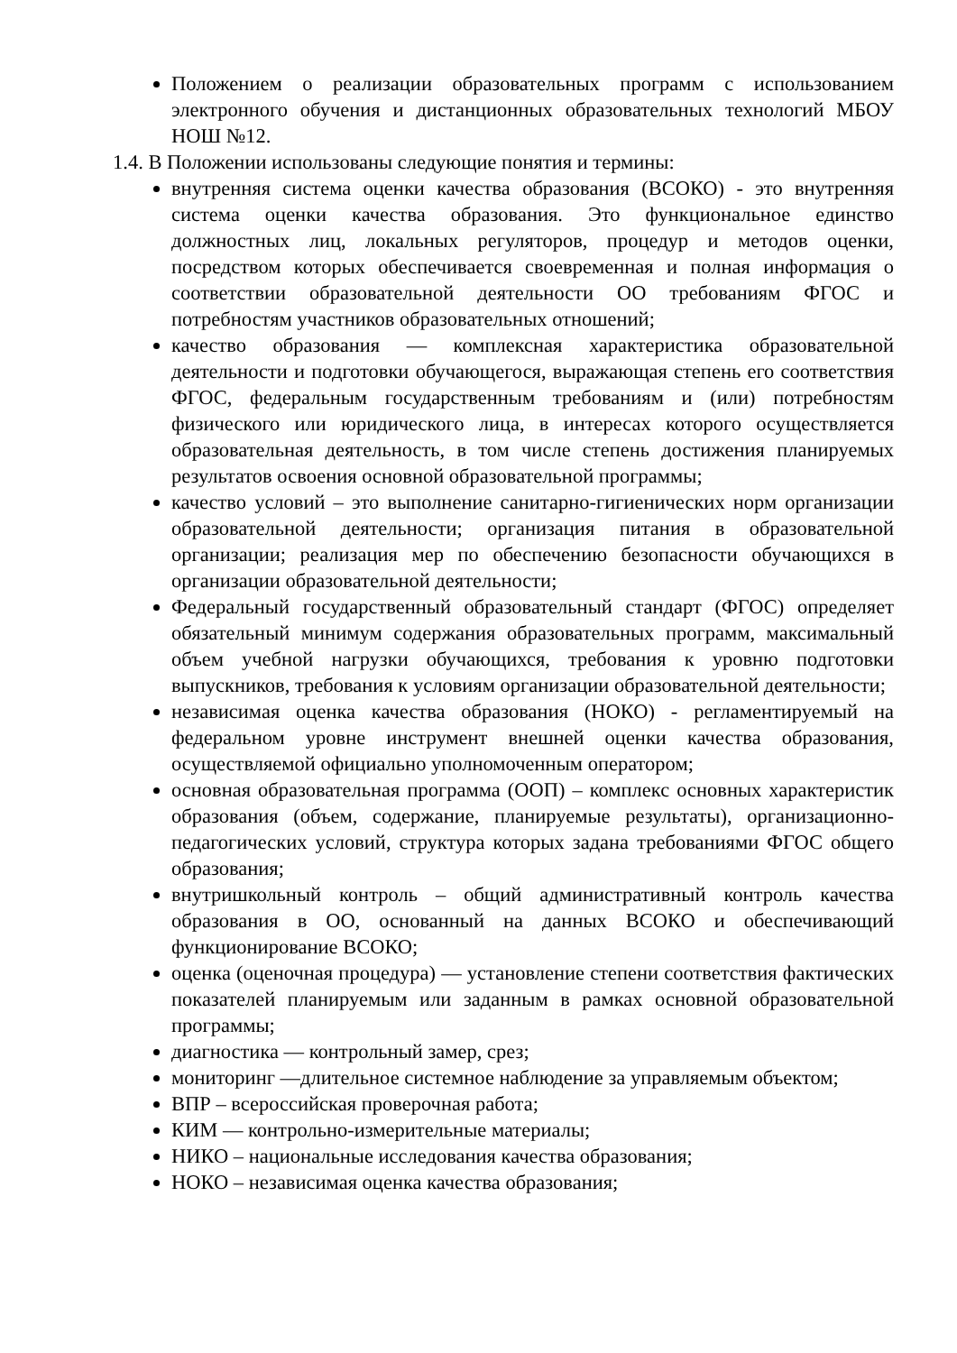Положением о реализации образовательных программ с использованием электронного обучения и дистанционных образовательных технологий МБОУ НОШ №12.
1.4. В Положении использованы следующие понятия и термины:
внутренняя система оценки качества образования (ВСОКО) - это внутренняя система оценки качества образования. Это функциональное единство должностных лиц, локальных регуляторов, процедур и методов оценки, посредством которых обеспечивается своевременная и полная информация о соответствии образовательной деятельности ОО требованиям ФГОС и потребностям участников образовательных отношений;
качество образования — комплексная характеристика образовательной деятельности и подготовки обучающегося, выражающая степень его соответствия ФГОС, федеральным государственным требованиям и (или) потребностям физического или юридического лица, в интересах которого осуществляется образовательная деятельность, в том числе степень достижения планируемых результатов освоения основной образовательной программы;
качество условий – это выполнение санитарно-гигиенических норм организации образовательной деятельности; организация питания в образовательной организации; реализация мер по обеспечению безопасности обучающихся в организации образовательной деятельности;
Федеральный государственный образовательный стандарт (ФГОС) определяет обязательный минимум содержания образовательных программ, максимальный объем учебной нагрузки обучающихся, требования к уровню подготовки выпускников, требования к условиям организации образовательной деятельности;
независимая оценка качества образования (НОКО) - регламентируемый на федеральном уровне инструмент внешней оценки качества образования, осуществляемой официально уполномоченным оператором;
основная образовательная программа (ООП) – комплекс основных характеристик образования (объем, содержание, планируемые результаты), организационно-педагогических условий, структура которых задана требованиями ФГОС общего образования;
внутришкольный контроль – общий административный контроль качества образования в ОО, основанный на данных ВСОКО и обеспечивающий функционирование ВСОКО;
оценка (оценочная процедура) — установление степени соответствия фактических показателей планируемым или заданным в рамках основной образовательной программы;
диагностика — контрольный замер, срез;
мониторинг —длительное системное наблюдение за управляемым объектом;
ВПР – всероссийская проверочная работа;
КИМ — контрольно-измерительные материалы;
НИКО – национальные исследования качества образования;
НОКО – независимая оценка качества образования;